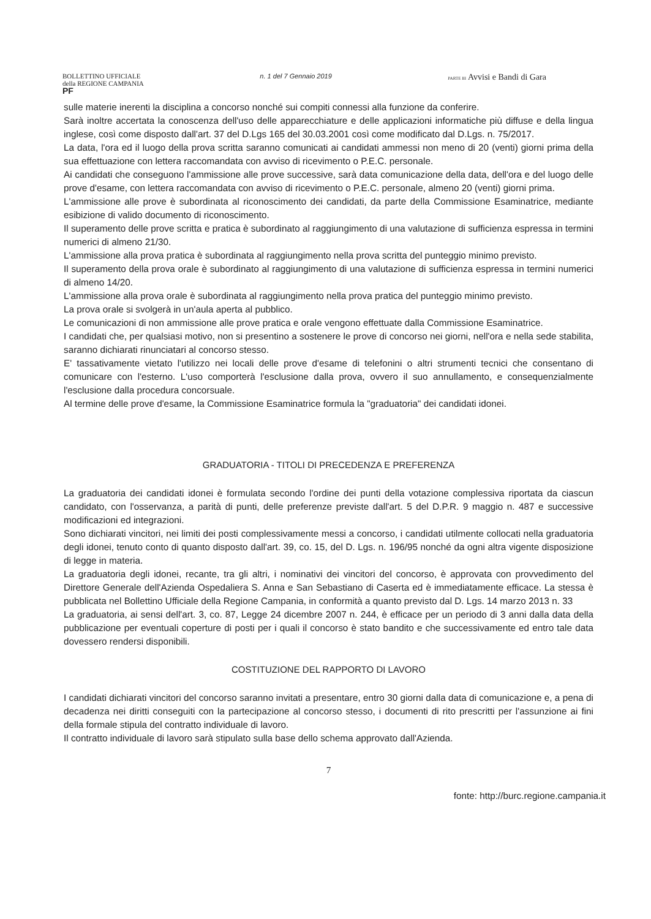BOLLETTINO UFFICIALE
della REGIONE CAMPANIA
PF
n. 1 del 7 Gennaio 2019
PARTE III Avvisi e Bandi di Gara
sulle materie inerenti la disciplina a concorso nonché sui compiti connessi alla funzione da conferire.
Sarà inoltre accertata la conoscenza dell'uso delle apparecchiature e delle applicazioni informatiche più diffuse e della lingua inglese, così come disposto dall'art. 37 del D.Lgs 165 del 30.03.2001 così come modificato dal D.Lgs. n. 75/2017.
La data, l'ora ed il luogo della prova scritta saranno comunicati ai candidati ammessi non meno di 20 (venti) giorni prima della sua effettuazione con lettera raccomandata con avviso di ricevimento o P.E.C. personale.
Ai candidati che conseguono l'ammissione alle prove successive, sarà data comunicazione della data, dell'ora e del luogo delle prove d'esame, con lettera raccomandata con avviso di ricevimento o P.E.C. personale, almeno 20 (venti) giorni prima.
L'ammissione alle prove è subordinata al riconoscimento dei candidati, da parte della Commissione Esaminatrice, mediante esibizione di valido documento di riconoscimento.
Il superamento delle prove scritta e pratica è subordinato al raggiungimento di una valutazione di sufficienza espressa in termini numerici di almeno 21/30.
L'ammissione alla prova pratica è subordinata al raggiungimento nella prova scritta del punteggio minimo previsto.
Il superamento della prova orale è subordinato al raggiungimento di una valutazione di sufficienza espressa in termini numerici di almeno 14/20.
L'ammissione alla prova orale è subordinata al raggiungimento nella prova pratica del punteggio minimo previsto.
La prova orale si svolgerà in un'aula aperta al pubblico.
Le comunicazioni di non ammissione alle prove pratica e orale vengono effettuate dalla Commissione Esaminatrice.
I candidati che, per qualsiasi motivo, non si presentino a sostenere le prove di concorso nei giorni, nell'ora e nella sede stabilita, saranno dichiarati rinunciatari al concorso stesso.
E' tassativamente vietato l'utilizzo nei locali delle prove d'esame di telefonini o altri strumenti tecnici che consentano di comunicare con l'esterno. L'uso comporterà l'esclusione dalla prova, ovvero il suo annullamento, e consequenzialmente l'esclusione dalla procedura concorsuale.
Al termine delle prove d'esame, la Commissione Esaminatrice formula la "graduatoria" dei candidati idonei.
GRADUATORIA - TITOLI DI PRECEDENZA E PREFERENZA
La graduatoria dei candidati idonei è formulata secondo l'ordine dei punti della votazione complessiva riportata da ciascun candidato, con l'osservanza, a parità di punti, delle preferenze previste dall'art. 5 del D.P.R. 9 maggio n. 487 e successive modificazioni ed integrazioni.
Sono dichiarati vincitori, nei limiti dei posti complessivamente messi a concorso, i candidati utilmente collocati nella graduatoria degli idonei, tenuto conto di quanto disposto dall'art. 39, co. 15, del D. Lgs. n. 196/95 nonché da ogni altra vigente disposizione di legge in materia.
La graduatoria degli idonei, recante, tra gli altri, i nominativi dei vincitori del concorso, è approvata con provvedimento del Direttore Generale dell'Azienda Ospedaliera S. Anna e San Sebastiano di Caserta ed è immediatamente efficace. La stessa è pubblicata nel Bollettino Ufficiale della Regione Campania, in conformità a quanto previsto dal D. Lgs. 14 marzo 2013 n. 33
La graduatoria, ai sensi dell'art. 3, co. 87, Legge 24 dicembre 2007 n. 244, è efficace per un periodo di 3 anni dalla data della pubblicazione per eventuali coperture di posti per i quali il concorso è stato bandito e che successivamente ed entro tale data dovessero rendersi disponibili.
COSTITUZIONE DEL RAPPORTO DI LAVORO
I candidati dichiarati vincitori del concorso saranno invitati a presentare, entro 30 giorni dalla data di comunicazione e, a pena di decadenza nei diritti conseguiti con la partecipazione al concorso stesso, i documenti di rito prescritti per l'assunzione ai fini della formale stipula del contratto individuale di lavoro.
Il contratto individuale di lavoro sarà stipulato sulla base dello schema approvato dall'Azienda.
7
fonte: http://burc.regione.campania.it